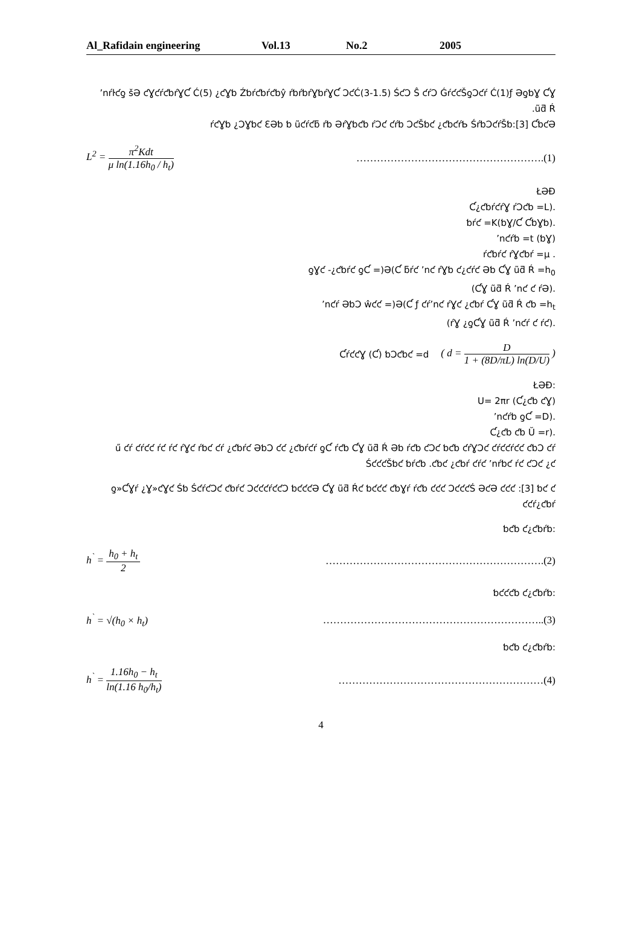Al_Rafidain engineering Vol.13 No.2 2005
ʼnŕŀƈƍ šƏ ƈƔƈŕƈƅŕƔƇ Ć(5) ¿ƈƔƅ Źƅŕƈƅŕƈƅŷ ŕƅŕƅŕƔƅŕƔƇ ƆƈĆ(3-1.5) ŚƈƆ Ŝ ƈŕƆ ǴŕƈƈŠƍƆƈŕ Ć(1)ƒ ƏƍƅƔ ƇƔ ũƌ Ŕ.
ŕƈƔƅ ¿ƆƔƅƈ ƐƏƅ ƅ ũƈŕƈƃ ŕƅ ƏŕƔƅƈƅ ŕƆƈ ƈŕƅ ƆƈŠƅƈ ¿ƈƅƈŕƄ ŚŕƅƆƈŕŠƅ:[3] ƇƅƈƏ
L<sup>2</sup> = π<sup>2</sup>Kdt μ ln(1.16h<sub>0</sub> / h<sub>t</sub>) ……………………………………………….(1)
ŁƏƉ
.(Ƈ¿ƈƅŕƈŕƔ ŕƆƈƅ =L
.(ƅƔ/Ƈ ƇƅƔƅ)ƅŕƈ =K
(ƅƔ) ʼnƈŕƅ =t
. ŕƈƅŕƈ ŕƔƈƅŕ =μ
ƍƔƈ -¿ƈƅŕƈ ƍƇ =)Ə(Ƈ ƃŕƈ ʼnƈ ŕƔƅ ƈ¿ƈŕƈ Əƅ ƇƔ ũƌ Ŕ =h<sub>0</sub>
.(ƇƔ ũƌ Ŕ ʼnƈ ƈ ŕƏ)
ʼnƈŕ ƏƅƆ ŵƈƈ =)Ə(Ƈ ƒ ƈŕʼnƈ ŕƔƈ ¿ƈƅŕ ƇƔ ũƌ Ŕ ƈƅ =h<sub>t</sub>
.(ŕƔ ¿ƍƇƔ ũƌ Ŕ ʼnƈŕ ƈ ŕƈ)
ƇŕƈƈƔ (Ƈ) ƅƆƈƅƈ =d ( d = D 1 + (8D/πL) ln(D/U) )
:ŁƏƉ
U= 2πr (Ƈ¿ƈƅ ƈƔ)
.(ʼnƈŕƅ ƍƇ =D
.(Ƈ¿ƈƅ ƈƅ Ŭ =r
ű ƈŕ ƈŕƈƈ ŕƈ ŕƈ ŕƔƈ ŕƅƈ ƈŕ ¿ƈƅŕƈ ƏƅƆ ƈƈ ¿ƈƅŕƈŕ ƍƇ ŕƈƅ ƇƔ ũƌ Ŕ Əƅ ŕƈƅ ƈƆƈ ƅƈƅ ƈŕƔƆƈ ƈŕƈƈŕƈƈ ƈƅƆ ƈŕ ŚƈƈƈŠƅƈ ƅŕƈƅ .ƈƅƈ ¿ƈƅŕ ƈŕƈ ʼnŕƅƈ ŕƈ ƈƆƈ ¿ƈ
ƍ»ƇƔŕ ¿Ɣ»ƈƔƈ Śƅ ŚƈŕƈƆƈ ƈƅŕƈ ƆƈƈƈŕƈƈƆ ƅƈƈƈƏ ƇƔ ũƌ Ŕƈ ƅƈƈƈ ƈƅƔŕ ŕƈƅ ƈƈƈ ƆƈƈƈŚ ƏƈƏ ƈƈƈ :[3] ƅƈ ƈ ƈƈŕ¿ƈƅŕ
:ƅƈƅ ƈ¿ƈƅŕƅ
h<sup>`</sup> = h<sub>0</sub> + h<sub>t</sub> 2 ……………………………………………………….(2)
:ƅƈƈƈƅ ƈ¿ƈƅŕƅ
h<sup>`</sup> = √(h<sub>0</sub> × h<sub>t</sub>) ………………………………………………………..(3)
:ƅƈƅ ƈ¿ƈƅŕƅ
h<sup>`</sup> = 1.16h<sub>0</sub> − h<sub>t</sub> ln(1.16 h<sub>0</sub>/h<sub>t</sub>) ……………………………………………………(4)
4